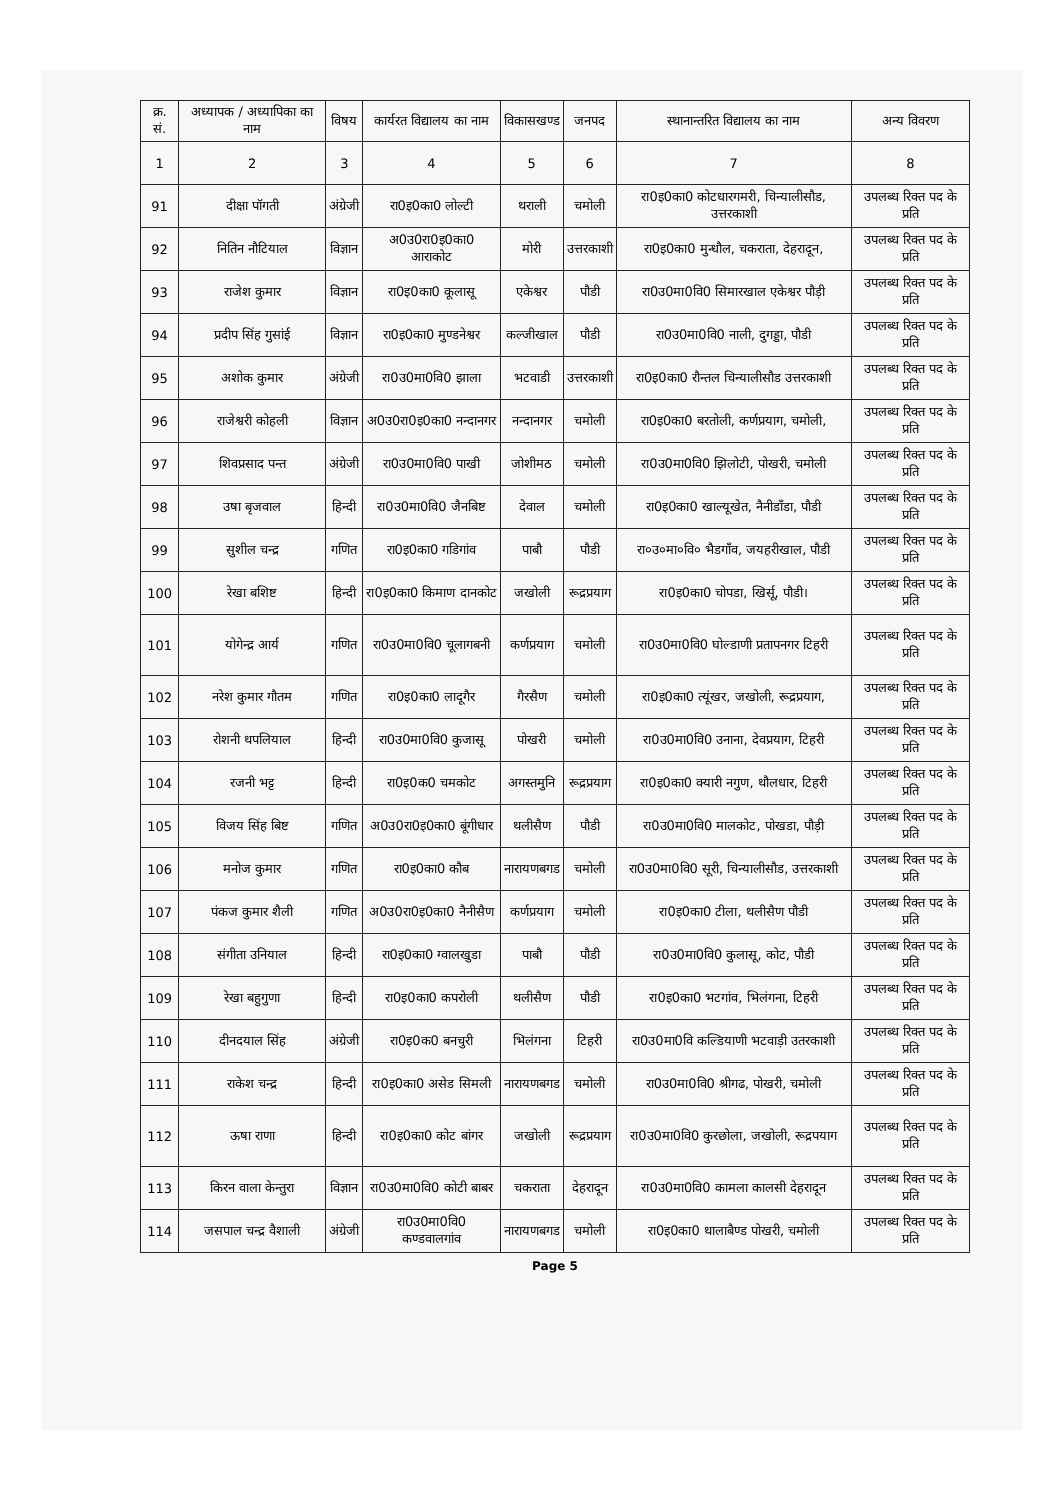| क्र. सं. | अध्यापक / अध्यापिका का नाम | विषय | कार्यरत विद्यालय का नाम | विकासखण्ड | जनपद | स्थानान्तरित विद्यालय का नाम | अन्य विवरण |
| --- | --- | --- | --- | --- | --- | --- | --- |
| 1 | 2 | 3 | 4 | 5 | 6 | 7 | 8 |
| 91 | दीक्षा पॉगती | अंग्रेजी | रा0इ0का0 लोल्टी | थराली | चमोली | रा0इ0का0 कोटधारगमरी, चिन्यालीसौड, उत्तरकाशी | उपलब्ध रिक्त पद के प्रति |
| 92 | नितिन नौटियाल | विज्ञान | अ0उ0रा0इ0का0 आराकोट | मोरी | उत्तरकाशी | रा0इ0का0 मुन्धौल, चकराता, देहरादून, | उपलब्ध रिक्त पद के प्रति |
| 93 | राजेश कुमार | विज्ञान | रा0इ0का0 कूलासू | एकेश्वर | पौडी | रा0उ0मा0वि0 सिमारखाल एकेश्वर पौड़ी | उपलब्ध रिक्त पद के प्रति |
| 94 | प्रदीप सिंह गुसांई | विज्ञान | रा0इ0का0 मुण्डनेश्वर | कल्जीखाल | पौडी | रा0उ0मा0वि0 नाली, दुगड्डा, पौडी | उपलब्ध रिक्त पद के प्रति |
| 95 | अशोक कुमार | अंग्रेजी | रा0उ0मा0वि0 झाला | भटवाडी | उत्तरकाशी | रा0इ0का0 रौन्तल चिन्यालीसौड उत्तरकाशी | उपलब्ध रिक्त पद के प्रति |
| 96 | राजेश्वरी कोहली | विज्ञान | अ0उ0रा0इ0का0 नन्दानगर | नन्दानगर | चमोली | रा0इ0का0 बरतोली, कर्णप्रयाग, चमोली, | उपलब्ध रिक्त पद के प्रति |
| 97 | शिवप्रसाद पन्त | अंग्रेजी | रा0उ0मा0वि0 पाखी | जोशीमठ | चमोली | रा0उ0मा0वि0 झिलोटी, पोखरी, चमोली | उपलब्ध रिक्त पद के प्रति |
| 98 | उषा बृजवाल | हिन्दी | रा0उ0मा0वि0 जैनबिष्ट | देवाल | चमोली | रा0इ0का0 खाल्यूखेत, नैनीडाँडा, पौडी | उपलब्ध रिक्त पद के प्रति |
| 99 | सुशील चन्द्र | गणित | रा0इ0का0 गडिगांव | पाबौ | पौडी | रा०उ०मा०वि० भैडगाँव, जयहरीखाल, पौडी | उपलब्ध रिक्त पद के प्रति |
| 100 | रेखा बशिष्ट | हिन्दी | रा0इ0का0 किमाण दानकोट | जखोली | रूद्रप्रयाग | रा0इ0का0 चोपडा, खिर्सू, पौडी। | उपलब्ध रिक्त पद के प्रति |
| 101 | योगेन्द्र आर्य | गणित | रा0उ0मा0वि0 चूलागबनी | कर्णप्रयाग | चमोली | रा0उ0मा0वि0 घोल्डाणी प्रतापनगर टिहरी | उपलब्ध रिक्त पद के प्रति |
| 102 | नरेश कुमार गौतम | गणित | रा0इ0का0 लादूगैर | गैरसैण | चमोली | रा0इ0का0 त्यूंखर, जखोली, रूद्रप्रयाग, | उपलब्ध रिक्त पद के प्रति |
| 103 | रोशनी थपलियाल | हिन्दी | रा0उ0मा0वि0 कुजासू | पोखरी | चमोली | रा0उ0मा0वि0 उनाना, देवप्रयाग, टिहरी | उपलब्ध रिक्त पद के प्रति |
| 104 | रजनी भट्ट | हिन्दी | रा0इ0क0 चमकोट | अगस्तमुनि | रूद्रप्रयाग | रा0इ0का0 क्यारी नगुण, थौलधार, टिहरी | उपलब्ध रिक्त पद के प्रति |
| 105 | विजय सिंह बिष्ट | गणित | अ0उ0रा0इ0का0 बूंगीधार | थलीसैण | पौडी | रा0उ0मा0वि0 मालकोट, पोखडा, पौड़ी | उपलब्ध रिक्त पद के प्रति |
| 106 | मनोज कुमार | गणित | रा0इ0का0 कौब | नारायणबगड | चमोली | रा0उ0मा0वि0 सूरी, चिन्यालीसौड, उत्तरकाशी | उपलब्ध रिक्त पद के प्रति |
| 107 | पंकज कुमार शैली | गणित | अ0उ0रा0इ0का0 नैनीसैण | कर्णप्रयाग | चमोली | रा0इ0का0 टीला, थलीसैण पौडी | उपलब्ध रिक्त पद के प्रति |
| 108 | संगीता उनियाल | हिन्दी | रा0इ0का0 ग्वालखुडा | पाबौ | पौडी | रा0उ0मा0वि0 कुलासू, कोट, पौडी | उपलब्ध रिक्त पद के प्रति |
| 109 | रेखा बहुगुणा | हिन्दी | रा0इ0का0 कपरोली | थलीसैण | पौडी | रा0इ0का0 भटगांव, भिलंगना, टिहरी | उपलब्ध रिक्त पद के प्रति |
| 110 | दीनदयाल सिंह | अंग्रेजी | रा0इ0क0 बनचुरी | भिलंगना | टिहरी | रा0उ0मा0वि कल्डियाणी भटवाड़ी उतरकाशी | उपलब्ध रिक्त पद के प्रति |
| 111 | राकेश चन्द्र | हिन्दी | रा0इ0का0 असेड सिमली | नारायणबगड | चमोली | रा0उ0मा0वि0 श्रीगढ, पोखरी, चमोली | उपलब्ध रिक्त पद के प्रति |
| 112 | ऊषा राणा | हिन्दी | रा0इ0का0 कोट बांगर | जखोली | रूद्रप्रयाग | रा0उ0मा0वि0 कुरछोला, जखोली, रूद्रपयाग | उपलब्ध रिक्त पद के प्रति |
| 113 | किरन वाला केन्तुरा | विज्ञान | रा0उ0मा0वि0 कोटी बाबर | चकराता | देहरादून | रा0उ0मा0वि0 कामला कालसी देहरादून | उपलब्ध रिक्त पद के प्रति |
| 114 | जसपाल चन्द्र वैशाली | अंग्रेजी | रा0उ0मा0वि0 कण्डवालगांव | नारायणबगड | चमोली | रा0इ0का0 थालाबैण्ड पोखरी, चमोली | उपलब्ध रिक्त पद के प्रति |
Page 5